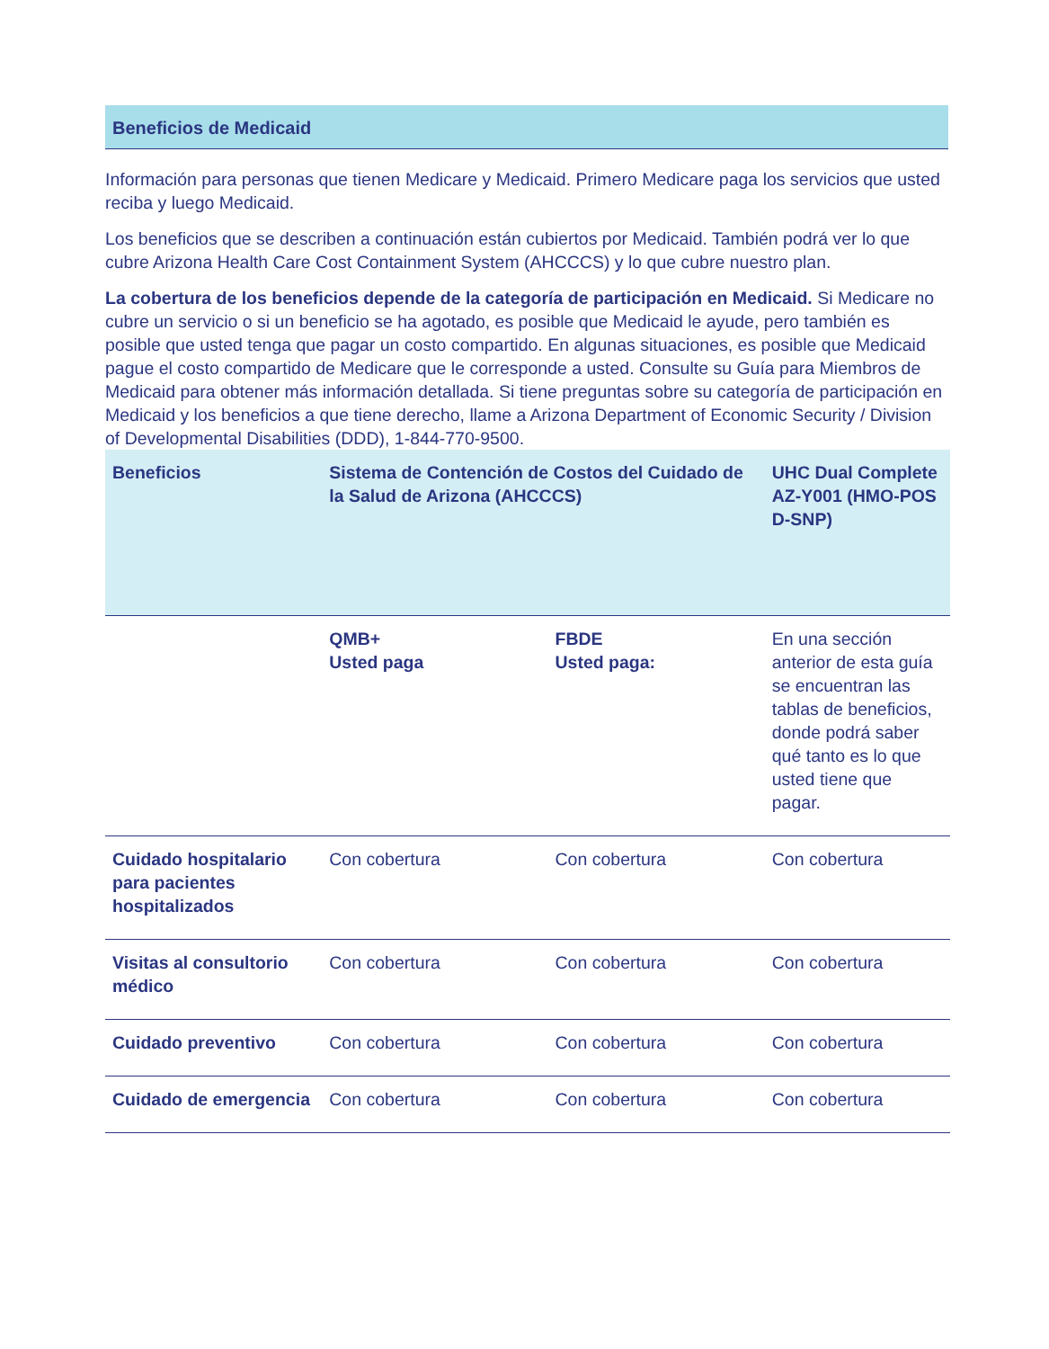Beneficios de Medicaid
Información para personas que tienen Medicare y Medicaid. Primero Medicare paga los servicios que usted reciba y luego Medicaid.
Los beneficios que se describen a continuación están cubiertos por Medicaid. También podrá ver lo que cubre Arizona Health Care Cost Containment System (AHCCCS) y lo que cubre nuestro plan.
La cobertura de los beneficios depende de la categoría de participación en Medicaid. Si Medicare no cubre un servicio o si un beneficio se ha agotado, es posible que Medicaid le ayude, pero también es posible que usted tenga que pagar un costo compartido. En algunas situaciones, es posible que Medicaid pague el costo compartido de Medicare que le corresponde a usted. Consulte su Guía para Miembros de Medicaid para obtener más información detallada. Si tiene preguntas sobre su categoría de participación en Medicaid y los beneficios a que tiene derecho, llame a Arizona Department of Economic Security / Division of Developmental Disabilities (DDD), 1-844-770-9500.
| Beneficios | Sistema de Contención de Costos del Cuidado de la Salud de Arizona (AHCCCS) | | UHC Dual Complete AZ-Y001 (HMO-POS D-SNP) |
| --- | --- | --- | --- |
| | QMB+ Usted paga | FBDE Usted paga: | En una sección anterior de esta guía se encuentran las tablas de beneficios, donde podrá saber qué tanto es lo que usted tiene que pagar. |
| Cuidado hospitalario para pacientes hospitalizados | Con cobertura | Con cobertura | Con cobertura |
| Visitas al consultorio médico | Con cobertura | Con cobertura | Con cobertura |
| Cuidado preventivo | Con cobertura | Con cobertura | Con cobertura |
| Cuidado de emergencia | Con cobertura | Con cobertura | Con cobertura |